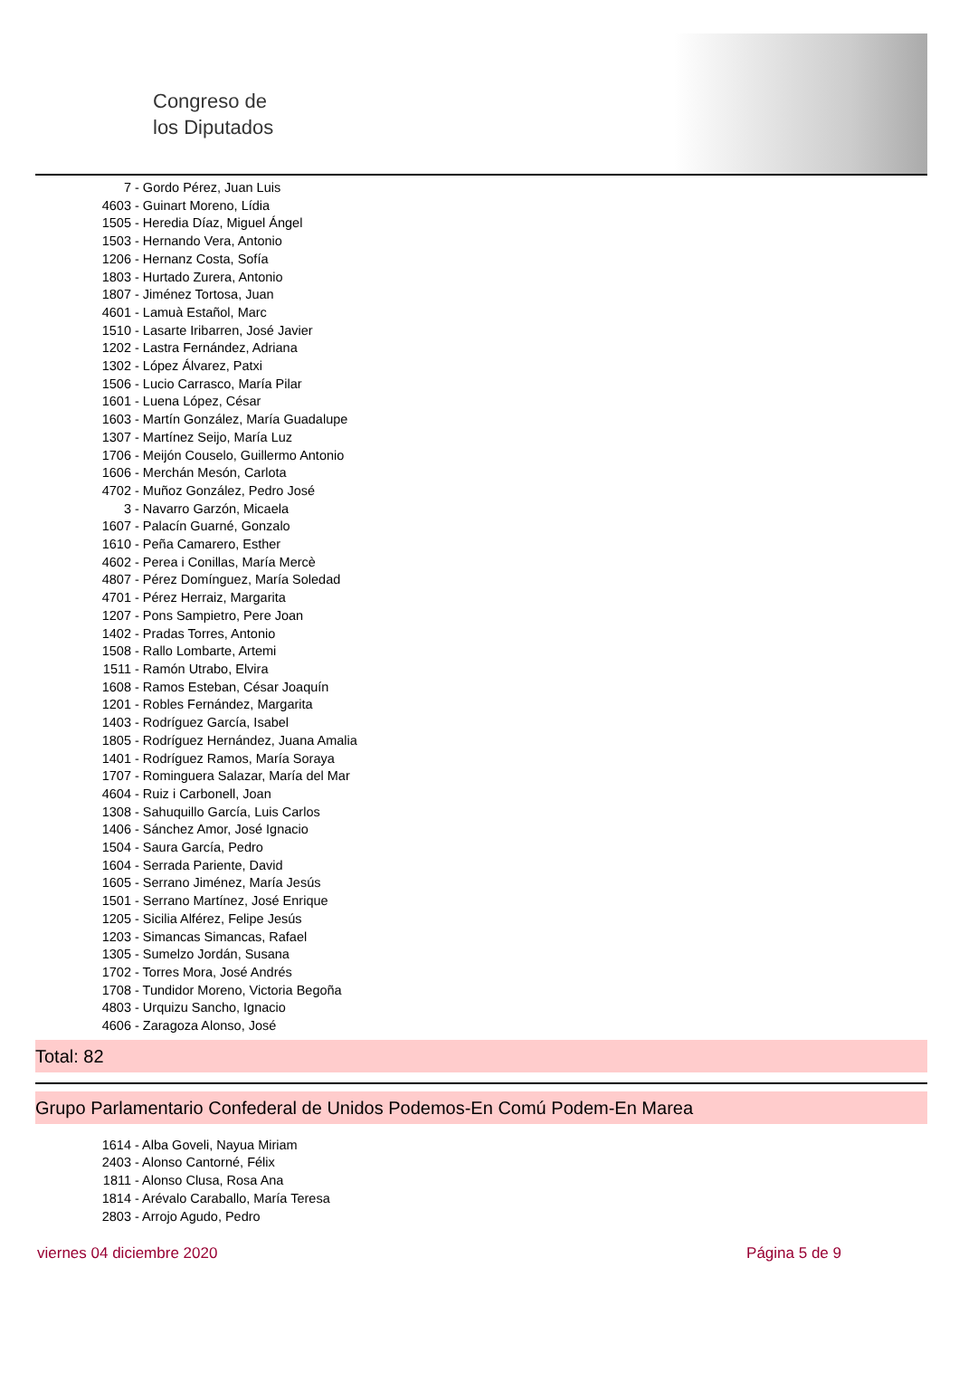Congreso de
los Diputados
7 - Gordo Pérez, Juan Luis
4603 - Guinart Moreno, Lídia
1505 - Heredia Díaz, Miguel Ángel
1503 - Hernando Vera, Antonio
1206 - Hernanz Costa, Sofía
1803 - Hurtado Zurera, Antonio
1807 - Jiménez Tortosa, Juan
4601 - Lamuà Estañol, Marc
1510 - Lasarte Iribarren, José Javier
1202 - Lastra Fernández, Adriana
1302 - López Álvarez, Patxi
1506 - Lucio Carrasco, María Pilar
1601 - Luena López, César
1603 - Martín González, María Guadalupe
1307 - Martínez Seijo, María Luz
1706 - Meijón Couselo, Guillermo Antonio
1606 - Merchán Mesón, Carlota
4702 - Muñoz González, Pedro José
3 - Navarro Garzón, Micaela
1607 - Palacín Guarné, Gonzalo
1610 - Peña Camarero, Esther
4602 - Perea i Conillas, María Mercè
4807 - Pérez Domínguez, María Soledad
4701 - Pérez Herraiz, Margarita
1207 - Pons Sampietro, Pere Joan
1402 - Pradas Torres, Antonio
1508 - Rallo Lombarte, Artemi
1511 - Ramón Utrabo, Elvira
1608 - Ramos Esteban, César Joaquín
1201 - Robles Fernández, Margarita
1403 - Rodríguez García, Isabel
1805 - Rodríguez Hernández, Juana Amalia
1401 - Rodríguez Ramos, María Soraya
1707 - Rominguera Salazar, María del Mar
4604 - Ruiz i Carbonell, Joan
1308 - Sahuquillo García, Luis Carlos
1406 - Sánchez Amor, José Ignacio
1504 - Saura García, Pedro
1604 - Serrada Pariente, David
1605 - Serrano Jiménez, María Jesús
1501 - Serrano Martínez, José Enrique
1205 - Sicilia Alférez, Felipe Jesús
1203 - Simancas Simancas, Rafael
1305 - Sumelzo Jordán, Susana
1702 - Torres Mora, José Andrés
1708 - Tundidor Moreno, Victoria Begoña
4803 - Urquizu Sancho, Ignacio
4606 - Zaragoza Alonso, José
Total: 82
Grupo Parlamentario Confederal de Unidos Podemos-En Comú Podem-En Marea
1614 - Alba Goveli, Nayua Miriam
2403 - Alonso Cantorné, Félix
1811 - Alonso Clusa, Rosa Ana
1814 - Arévalo Caraballo, María Teresa
2803 - Arrojo Agudo, Pedro
viernes 04 diciembre 2020 Página 5 de 9